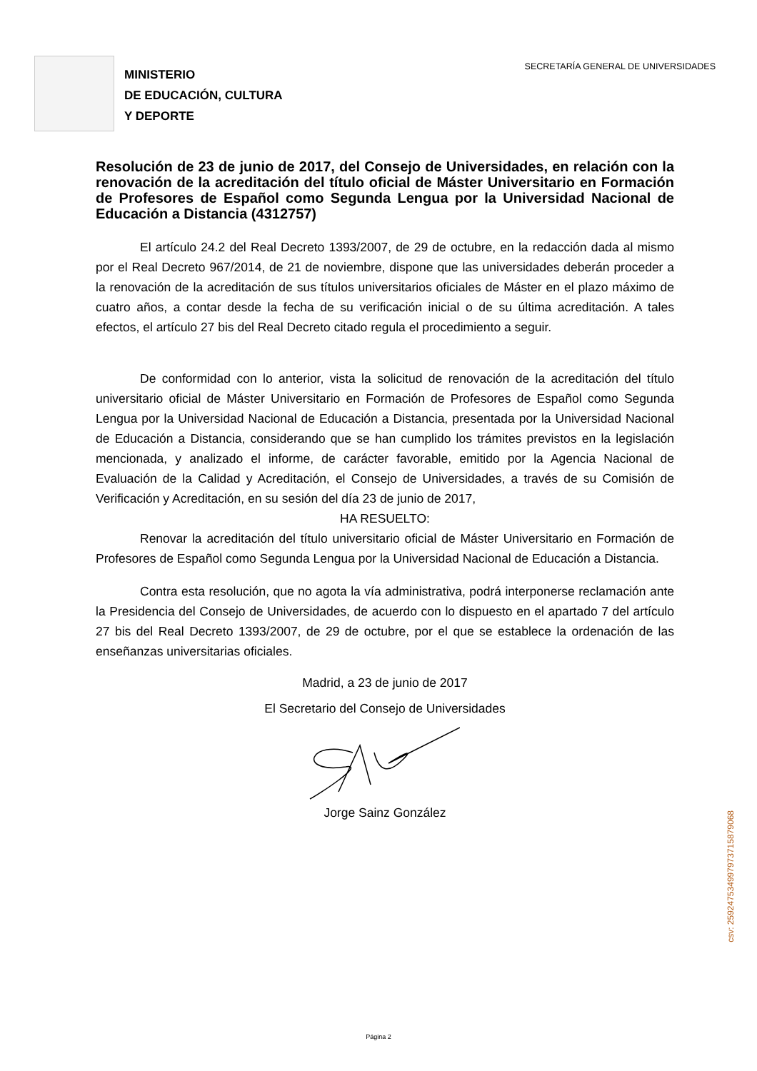SECRETARÍA GENERAL DE UNIVERSIDADES
MINISTERIO
DE EDUCACIÓN, CULTURA
Y DEPORTE
Resolución de 23 de junio de 2017, del Consejo de Universidades, en relación con la renovación de la acreditación del título oficial de Máster Universitario en Formación de Profesores de Español como Segunda Lengua por la Universidad Nacional de Educación a Distancia (4312757)
El artículo 24.2 del Real Decreto 1393/2007, de 29 de octubre, en la redacción dada al mismo por el Real Decreto 967/2014, de 21 de noviembre, dispone que las universidades deberán proceder a la renovación de la acreditación de sus títulos universitarios oficiales de Máster en el plazo máximo de cuatro años, a contar desde la fecha de su verificación inicial o de su última acreditación. A tales efectos, el artículo 27 bis del Real Decreto citado regula el procedimiento a seguir.
De conformidad con lo anterior, vista la solicitud de renovación de la acreditación del título universitario oficial de Máster Universitario en Formación de Profesores de Español como Segunda Lengua por la Universidad Nacional de Educación a Distancia, presentada por la Universidad Nacional de Educación a Distancia, considerando que se han cumplido los trámites previstos en la legislación mencionada, y analizado el informe, de carácter favorable, emitido por la Agencia Nacional de Evaluación de la Calidad y Acreditación, el Consejo de Universidades, a través de su Comisión de Verificación y Acreditación, en su sesión del día 23 de junio de 2017,
HA RESUELTO:
Renovar la acreditación del título universitario oficial de Máster Universitario en Formación de Profesores de Español como Segunda Lengua por la Universidad Nacional de Educación a Distancia.
Contra esta resolución, que no agota la vía administrativa, podrá interponerse reclamación ante la Presidencia del Consejo de Universidades, de acuerdo con lo dispuesto en el apartado 7 del artículo 27 bis del Real Decreto 1393/2007, de 29 de octubre, por el que se establece la ordenación de las enseñanzas universitarias oficiales.
Madrid, a 23 de junio de 2017
El Secretario del Consejo de Universidades
Jorge Sainz González
csv: 259247534997973715879068
Página 2